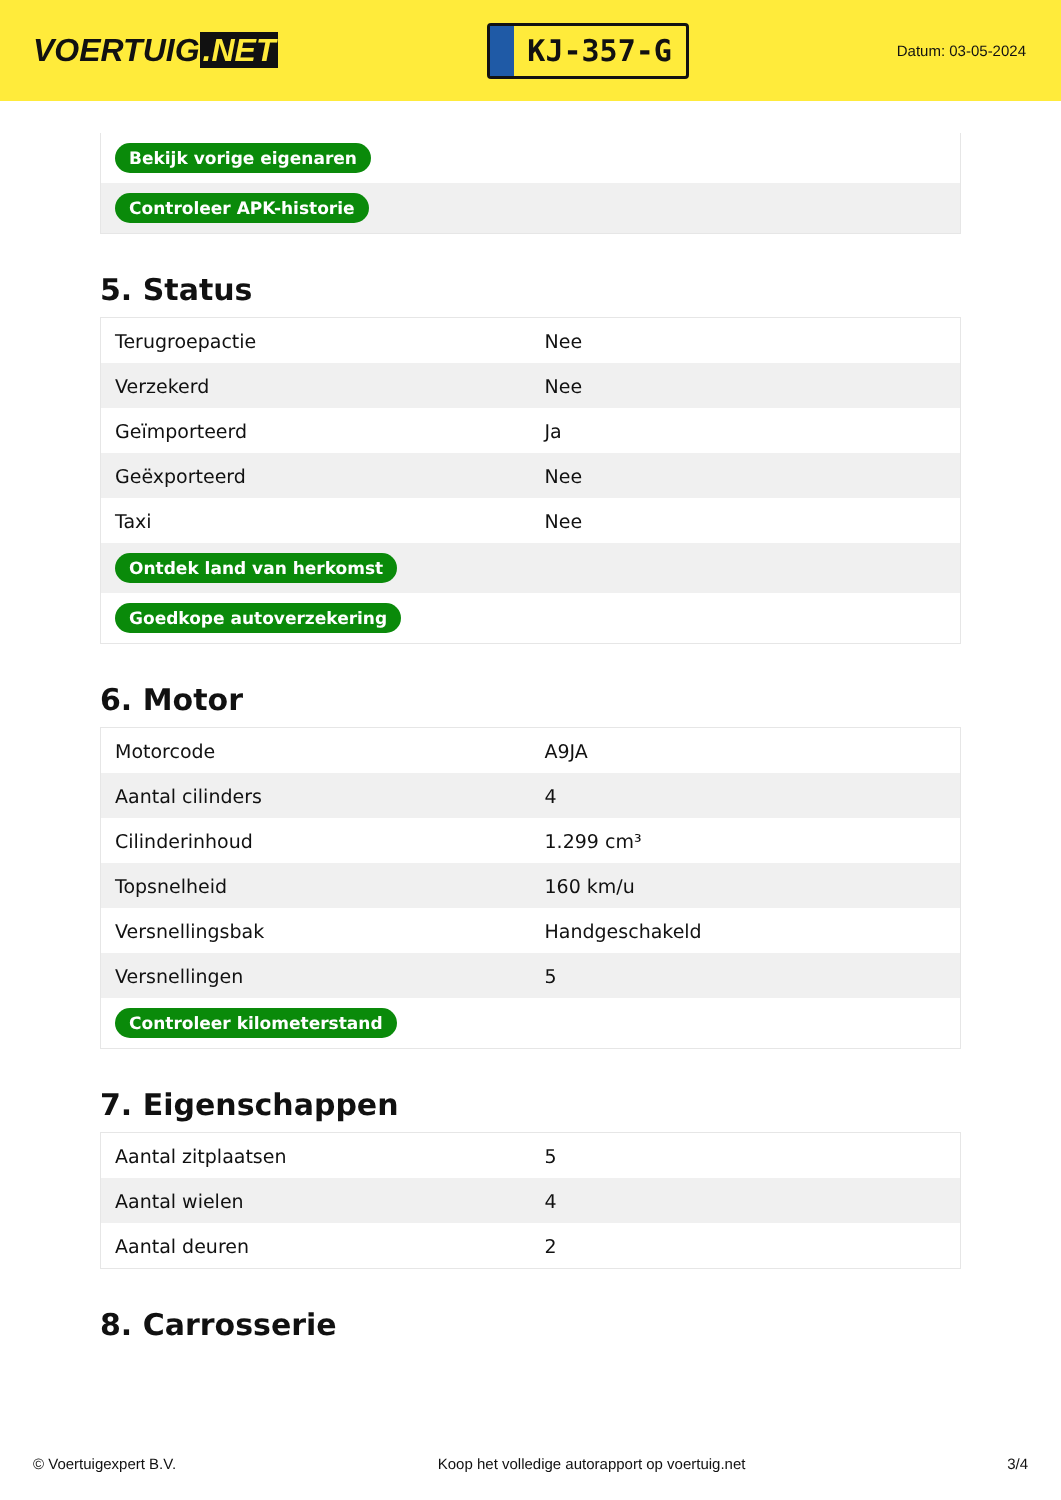VOERTUIG.NET
KJ-357-G
Datum: 03-05-2024
| Bekijk vorige eigenaren |
| Controleer APK-historie |
5. Status
| Terugroepactie | Nee |
| Verzekerd | Nee |
| Geïmporteerd | Ja |
| Geëxporteerd | Nee |
| Taxi | Nee |
| Ontdek land van herkomst | |
| Goedkope autoverzekering | |
6. Motor
| Motorcode | A9JA |
| Aantal cilinders | 4 |
| Cilinderinhoud | 1.299 cm³ |
| Topsnelheid | 160 km/u |
| Versnellingsbak | Handgeschakeld |
| Versnellingen | 5 |
| Controleer kilometerstand | |
7. Eigenschappen
| Aantal zitplaatsen | 5 |
| Aantal wielen | 4 |
| Aantal deuren | 2 |
8. Carrosserie
© Voertuigexpert B.V. Koop het volledige autorapport op voertuig.net 3/4